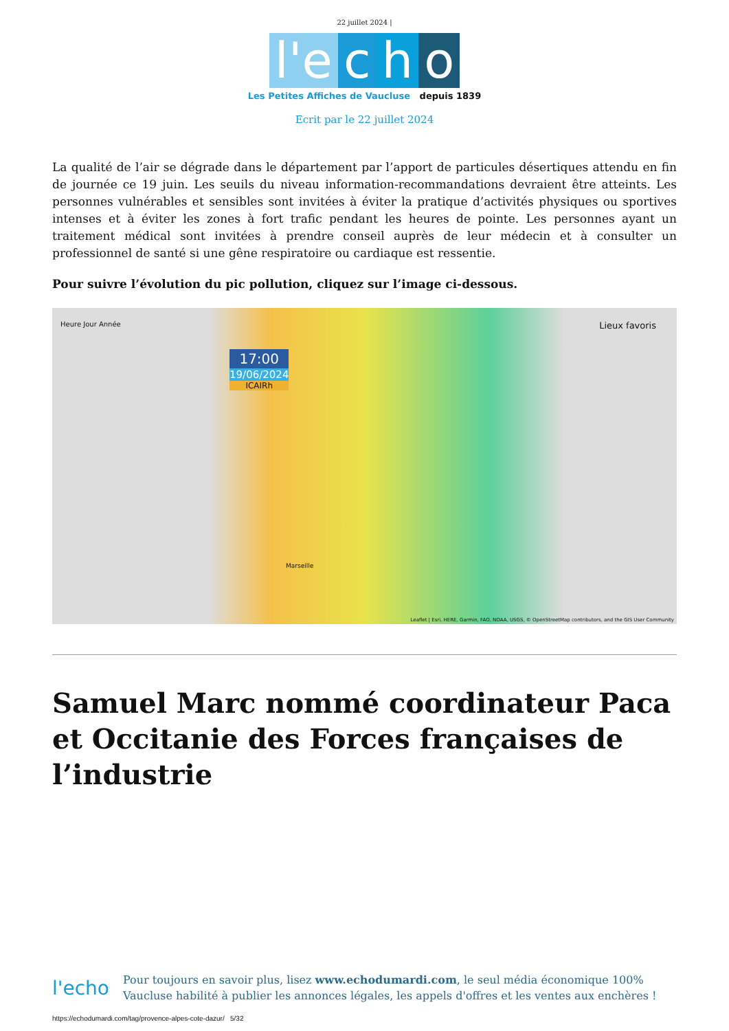22 juillet 2024 |
l'e c h o
Les Petites Affiches de Vaucluse depuis 1839
Ecrit par le 22 juillet 2024
La qualité de l’air se dégrade dans le département par l’apport de particules désertiques attendu en fin de journée ce 19 juin. Les seuils du niveau information-recommandations devraient être atteints. Les personnes vulnérables et sensibles sont invitées à éviter la pratique d’activités physiques ou sportives intenses et à éviter les zones à fort trafic pendant les heures de pointe. Les personnes ayant un traitement médical sont invitées à prendre conseil auprès de leur médecin et à consulter un professionnel de santé si une gêne respiratoire ou cardiaque est ressentie.
Pour suivre l’évolution du pic pollution, cliquez sur l’image ci-dessous.
Heure Jour Année Lieux favoris
17:00
19/06/2024
ICAIRh
Marseille
Leaflet | Esri, HERE, Garmin, FAO, NOAA, USGS, © OpenStreetMap contributors, and the GIS User Community
Samuel Marc nommé coordinateur Paca et Occitanie des Forces françaises de l’industrie
l'echo
Pour toujours en savoir plus, lisez www.echodumardi.com, le seul média économique 100% Vaucluse habilité à publier les annonces légales, les appels d'offres et les ventes aux enchères !
https://echodumardi.com/tag/provence-alpes-cote-dazur/ 5/32